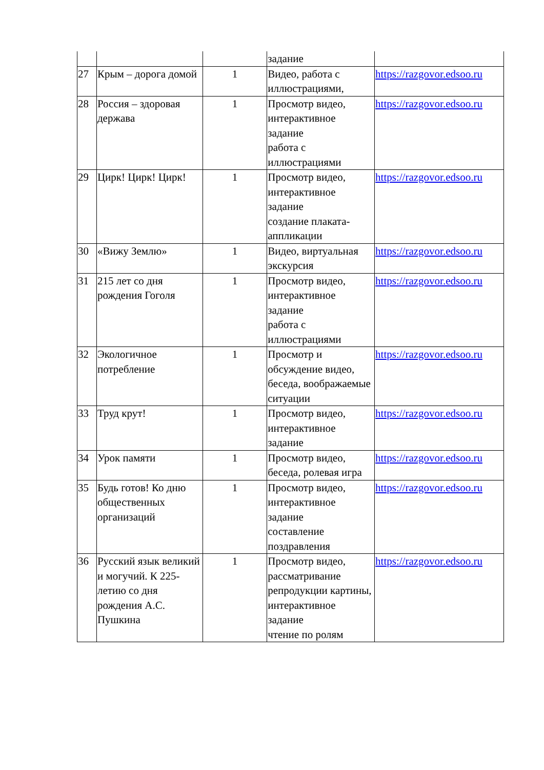| | | | задание | |
| 27 | Крым – дорога домой | 1 | Видео, работа с иллюстрациями, | https://razgovor.edsoo.ru |
| 28 | Россия – здоровая держава | 1 | Просмотр видео, интерактивное задание работа с иллюстрациями | https://razgovor.edsoo.ru |
| 29 | Цирк! Цирк! Цирк! | 1 | Просмотр видео, интерактивное задание создание плаката-аппликации | https://razgovor.edsoo.ru |
| 30 | «Вижу Землю» | 1 | Видео, виртуальная экскурсия | https://razgovor.edsoo.ru |
| 31 | 215 лет со дня рождения Гоголя | 1 | Просмотр видео, интерактивное задание работа с иллюстрациями | https://razgovor.edsoo.ru |
| 32 | Экологичное потребление | 1 | Просмотр и обсуждение видео, беседа, воображаемые ситуации | https://razgovor.edsoo.ru |
| 33 | Труд крут! | 1 | Просмотр видео, интерактивное задание | https://razgovor.edsoo.ru |
| 34 | Урок памяти | 1 | Просмотр видео, беседа, ролевая игра | https://razgovor.edsoo.ru |
| 35 | Будь готов! Ко дню общественных организаций | 1 | Просмотр видео, интерактивное задание составление поздравления | https://razgovor.edsoo.ru |
| 36 | Русский язык великий и могучий. К 225-летию со дня рождения А.С. Пушкина | 1 | Просмотр видео, рассматривание репродукции картины, интерактивное задание чтение по ролям | https://razgovor.edsoo.ru |